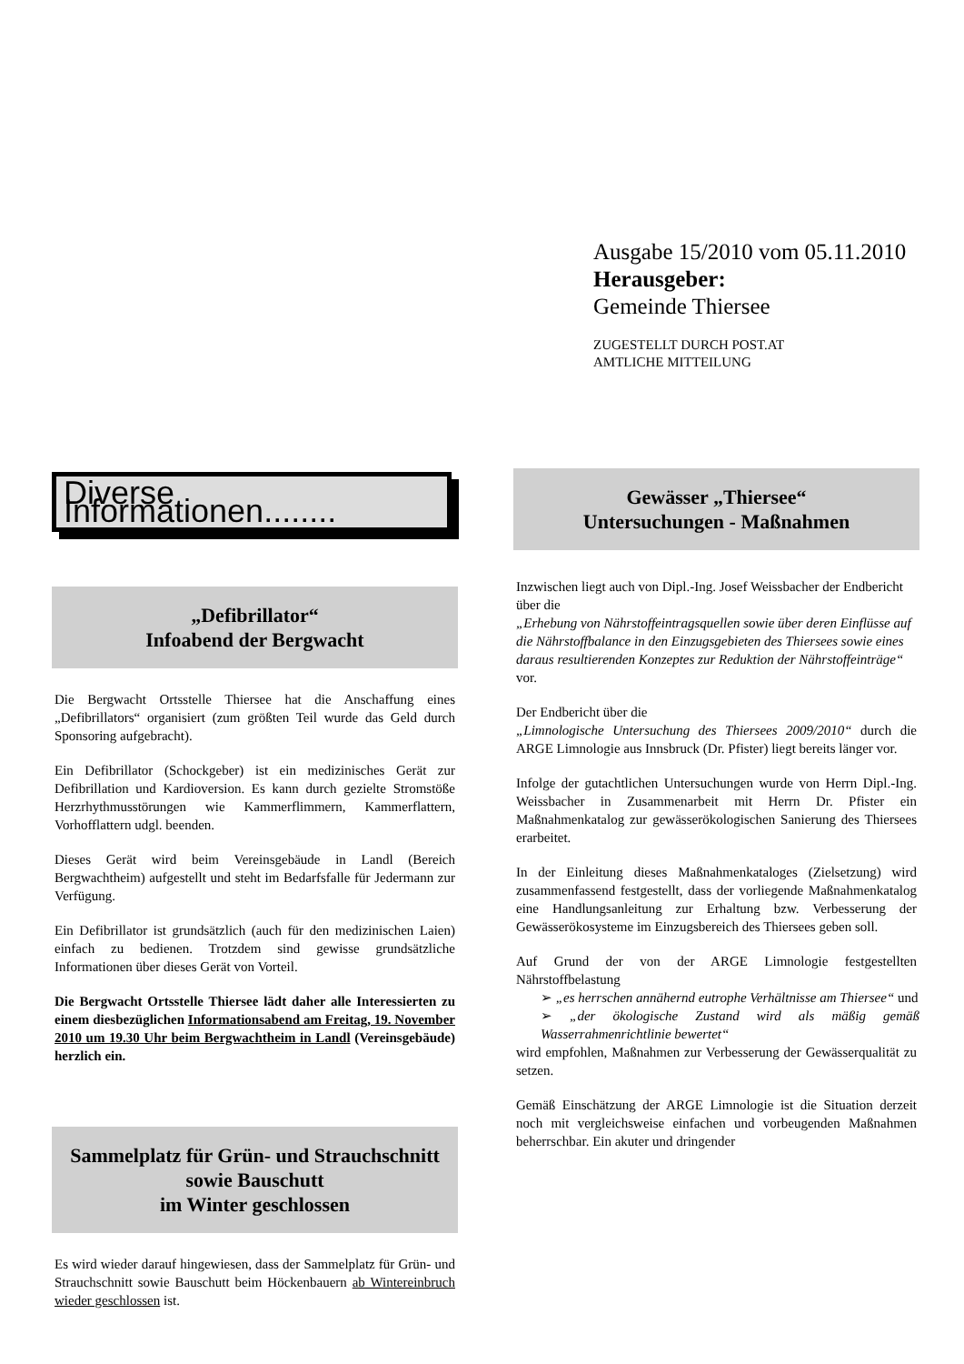Ausgabe 15/2010 vom 05.11.2010
Herausgeber:
Gemeinde Thiersee
ZUGESTELLT DURCH POST.AT
AMTLICHE MITTEILUNG
Diverse Informationen........
„Defibrillator“
Infoabend der Bergwacht
Die Bergwacht Ortsstelle Thiersee hat die Anschaffung eines „Defibrillators“ organisiert (zum größten Teil wurde das Geld durch Sponsoring aufgebracht).
Ein Defibrillator (Schockgeber) ist ein medizinisches Gerät zur Defibrillation und Kardioversion. Es kann durch gezielte Stromstöße Herzrhythmusstörungen wie Kammerflimmern, Kammerflattern, Vorhofflattern udgl. beenden.
Dieses Gerät wird beim Vereinsgebäude in Landl (Bereich Bergwachtheim) aufgestellt und steht im Bedarfsfalle für Jedermann zur Verfügung.
Ein Defibrillator ist grundsätzlich (auch für den medizinischen Laien) einfach zu bedienen. Trotzdem sind gewisse grundsätzliche Informationen über dieses Gerät von Vorteil.
Die Bergwacht Ortsstelle Thiersee lädt daher alle Interessierten zu einem diesbezüglichen Informationsabend am Freitag, 19. November 2010 um 19.30 Uhr beim Bergwachtheim in Landl (Vereinsgebäude) herzlich ein.
Sammelplatz für Grün- und Strauchschnitt
sowie Bauschutt
im Winter geschlossen
Es wird wieder darauf hingewiesen, dass der Sammelplatz für Grün- und Strauchschnitt sowie Bauschutt beim Höckenbauern ab Wintereinbruch wieder geschlossen ist.
Gewässer „Thiersee“
Untersuchungen - Maßnahmen
Inzwischen liegt auch von Dipl.-Ing. Josef Weissbacher der Endbericht über die
„Erhebung von Nährstoffeintragsquellen sowie über deren Einflüsse auf die Nährstoffbalance in den Einzugsgebieten des Thiersees sowie eines daraus resultierenden Konzeptes zur Reduktion der Nährstoffeinträge“
vor.
Der Endbericht über die
„Limnologische Untersuchung des Thiersees 2009/2010“ durch die ARGE Limnologie aus Innsbruck (Dr. Pfister) liegt bereits länger vor.
Infolge der gutachtlichen Untersuchungen wurde von Herrn Dipl.-Ing. Weissbacher in Zusammenarbeit mit Herrn Dr. Pfister ein Maßnahmenkatalog zur gewässerökologischen Sanierung des Thiersees erarbeitet.
In der Einleitung dieses Maßnahmenkataloges (Zielsetzung) wird zusammenfassend festgestellt, dass der vorliegende Maßnahmenkatalog eine Handlungsanleitung zur Erhaltung bzw. Verbesserung der Gewässerökosysteme im Einzugsbereich des Thiersees geben soll.
Auf Grund der von der ARGE Limnologie festgestellten Nährstoffbelastung
➢ „es herrschen annähernd eutrophe Verhältnisse am Thiersee“ und
➢ „der ökologische Zustand wird als mäßig gemäß Wasserrahmenrichtlinie bewertet“
wird empfohlen, Maßnahmen zur Verbesserung der Gewässerqualität zu setzen.
Gemäß Einschätzung der ARGE Limnologie ist die Situation derzeit noch mit vergleichsweise einfachen und vorbeugenden Maßnahmen beherrschbar. Ein akuter und dringender